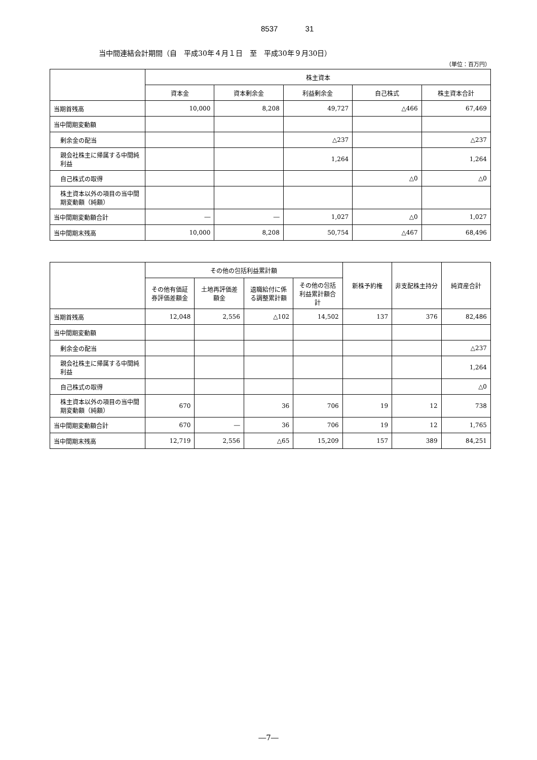8537 31
当中間連結会計期間（自　平成30年４月１日　至　平成30年９月30日）
（単位：百万円）
| | 株主資本 | | | | |
| --- | --- | --- | --- | --- | --- |
| | 資本金 | 資本剰余金 | 利益剰余金 | 自己株式 | 株主資本合計 |
| 当期首残高 | 10,000 | 8,208 | 49,727 | △466 | 67,469 |
| 当中間期変動額 | | | | | |
| 剰余金の配当 | | | △237 | | △237 |
| 親会社株主に帰属する中間純利益 | | | 1,264 | | 1,264 |
| 自己株式の取得 | | | | △0 | △0 |
| 株主資本以外の項目の当中間期変動額（純額） | | | | | |
| 当中間期変動額合計 | ― | ― | 1,027 | △0 | 1,027 |
| 当中間期末残高 | 10,000 | 8,208 | 50,754 | △467 | 68,496 |
| | その他の包括利益累計額 | | | | 新株予約権 | 非支配株主持分 | 純資産合計 |
| --- | --- | --- | --- | --- | --- | --- | --- |
| | その他有価証券評価差額金 | 土地再評価差額金 | 退職給付に係る調整累計額 | その他の包括利益累計額合計 | | | |
| 当期首残高 | 12,048 | 2,556 | △102 | 14,502 | 137 | 376 | 82,486 |
| 当中間期変動額 | | | | | | | |
| 剰余金の配当 | | | | | | | △237 |
| 親会社株主に帰属する中間純利益 | | | | | | | 1,264 |
| 自己株式の取得 | | | | | | | △0 |
| 株主資本以外の項目の当中間期変動額（純額） | 670 | | 36 | 706 | 19 | 12 | 738 |
| 当中間期変動額合計 | 670 | ― | 36 | 706 | 19 | 12 | 1,765 |
| 当中間期末残高 | 12,719 | 2,556 | △65 | 15,209 | 157 | 389 | 84,251 |
―7―